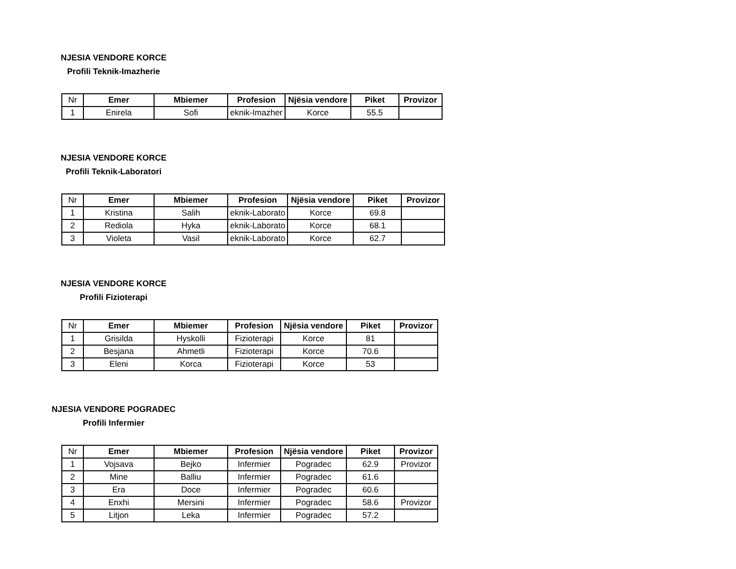NJESIA VENDORE KORCE
Profili Teknik-Imazherie
| Nr | Emer | Mbiemer | Profesion | Njësia vendore | Piket | Provizor |
| --- | --- | --- | --- | --- | --- | --- |
| 1 | Enirela | Sofi | eknik-Imazher | Korce | 55.5 | |
NJESIA VENDORE KORCE
Profili Teknik-Laboratori
| Nr | Emer | Mbiemer | Profesion | Njësia vendore | Piket | Provizor |
| --- | --- | --- | --- | --- | --- | --- |
| 1 | Kristina | Salih | eknik-Laborato | Korce | 69.8 | |
| 2 | Rediola | Hyka | eknik-Laborato | Korce | 68.1 | |
| 3 | Violeta | Vasil | eknik-Laborato | Korce | 62.7 | |
NJESIA VENDORE KORCE
Profili Fizioterapi
| Nr | Emer | Mbiemer | Profesion | Njësia vendore | Piket | Provizor |
| --- | --- | --- | --- | --- | --- | --- |
| 1 | Grisilda | Hyskolli | Fizioterapi | Korce | 81 | |
| 2 | Besjana | Ahmetli | Fizioterapi | Korce | 70.6 | |
| 3 | Eleni | Korca | Fizioterapi | Korce | 53 | |
NJESIA VENDORE POGRADEC
Profili Infermier
| Nr | Emer | Mbiemer | Profesion | Njësia vendore | Piket | Provizor |
| --- | --- | --- | --- | --- | --- | --- |
| 1 | Vojsava | Bejko | Infermier | Pogradec | 62.9 | Provizor |
| 2 | Mine | Balliu | Infermier | Pogradec | 61.6 | |
| 3 | Era | Doce | Infermier | Pogradec | 60.6 | |
| 4 | Enxhi | Mersini | Infermier | Pogradec | 58.6 | Provizor |
| 5 | Litjon | Leka | Infermier | Pogradec | 57.2 | |